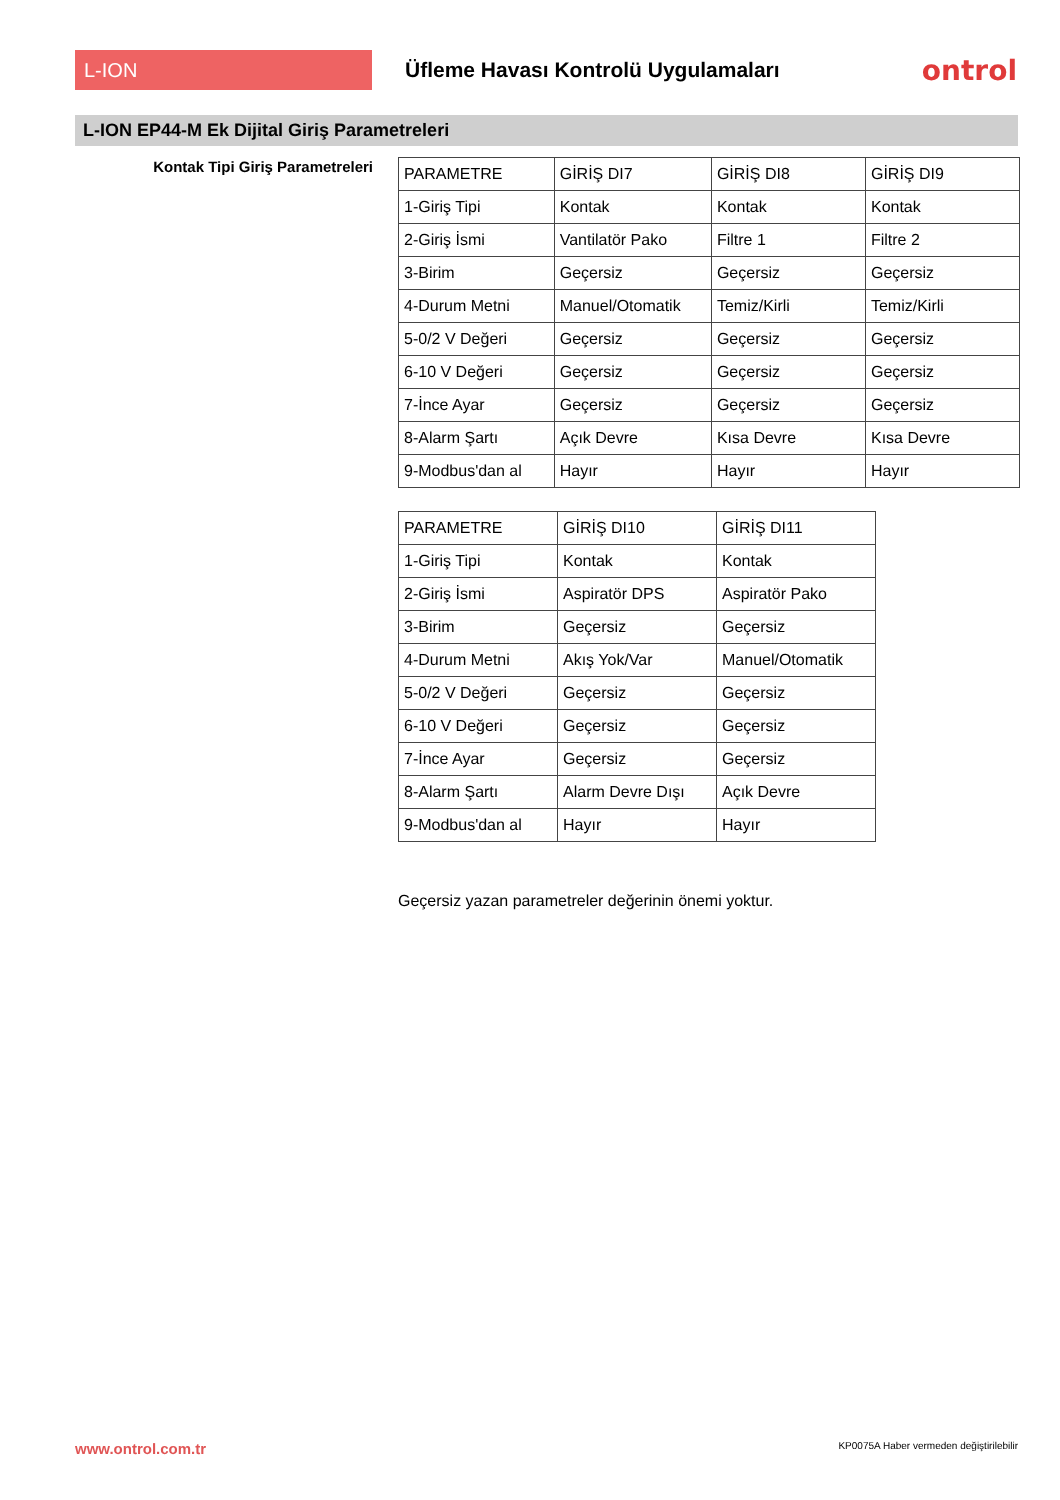L-ION
Üfleme Havası Kontrolü Uygulamaları
ontrol
L-ION EP44-M Ek Dijital Giriş Parametreleri
Kontak Tipi Giriş Parametreleri
| PARAMETRE | GİRİŞ DI7 | GİRİŞ DI8 | GİRİŞ DI9 |
| 1-Giriş Tipi | Kontak | Kontak | Kontak |
| 2-Giriş İsmi | Vantilatör Pako | Filtre 1 | Filtre 2 |
| 3-Birim | Geçersiz | Geçersiz | Geçersiz |
| 4-Durum Metni | Manuel/Otomatik | Temiz/Kirli | Temiz/Kirli |
| 5-0/2 V Değeri | Geçersiz | Geçersiz | Geçersiz |
| 6-10 V Değeri | Geçersiz | Geçersiz | Geçersiz |
| 7-İnce Ayar | Geçersiz | Geçersiz | Geçersiz |
| 8-Alarm Şartı | Açık Devre | Kısa Devre | Kısa Devre |
| 9-Modbus'dan al | Hayır | Hayır | Hayır |
| PARAMETRE | GİRİŞ DI10 | GİRİŞ DI11 |
| 1-Giriş Tipi | Kontak | Kontak |
| 2-Giriş İsmi | Aspiratör DPS | Aspiratör Pako |
| 3-Birim | Geçersiz | Geçersiz |
| 4-Durum Metni | Akış Yok/Var | Manuel/Otomatik |
| 5-0/2 V Değeri | Geçersiz | Geçersiz |
| 6-10 V Değeri | Geçersiz | Geçersiz |
| 7-İnce Ayar | Geçersiz | Geçersiz |
| 8-Alarm Şartı | Alarm Devre Dışı | Açık Devre |
| 9-Modbus'dan al | Hayır | Hayır |
Geçersiz yazan parametreler değerinin önemi yoktur.
www.ontrol.com.tr
KP0075A Haber vermeden değiştirilebilir